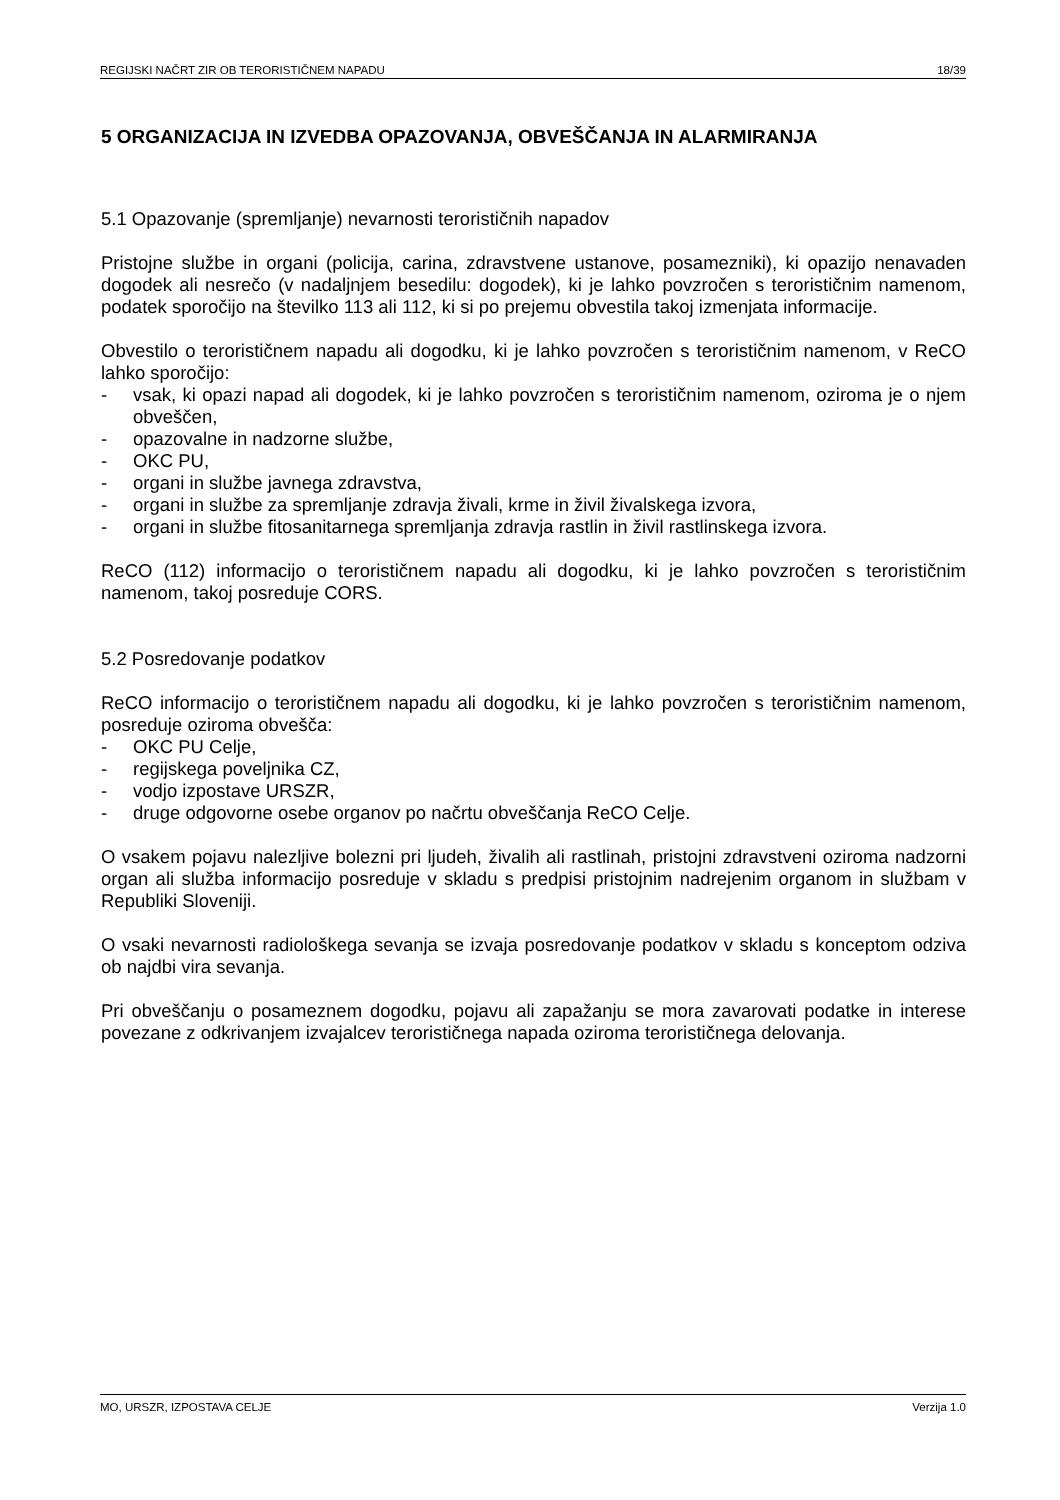REGIJSKI NAČRT ZIR OB TERORISTIČNEM NAPADU 18/39
5 ORGANIZACIJA IN IZVEDBA OPAZOVANJA, OBVEŠČANJA IN ALARMIRANJA
5.1 Opazovanje (spremljanje) nevarnosti terorističnih napadov
Pristojne službe in organi (policija, carina, zdravstvene ustanove, posamezniki), ki opazijo nenavaden dogodek ali nesrečo (v nadaljnjem besedilu: dogodek), ki je lahko povzročen s terorističnim namenom, podatek sporočijo na številko 113 ali 112, ki si po prejemu obvestila takoj izmenjata informacije.
Obvestilo o terorističnem napadu ali dogodku, ki je lahko povzročen s terorističnim namenom, v ReCO lahko sporočijo:
- vsak, ki opazi napad ali dogodek, ki je lahko povzročen s terorističnim namenom, oziroma je o njem obveščen,
- opazovalne in nadzorne službe,
- OKC PU,
- organi in službe javnega zdravstva,
- organi in službe za spremljanje zdravja živali, krme in živil živalskega izvora,
- organi in službe fitosanitarnega spremljanja zdravja rastlin in živil rastlinskega izvora.
ReCO (112) informacijo o terorističnem napadu ali dogodku, ki je lahko povzročen s terorističnim namenom, takoj posreduje CORS.
5.2 Posredovanje podatkov
ReCO informacijo o terorističnem napadu ali dogodku, ki je lahko povzročen s terorističnim namenom, posreduje oziroma obvešča:
- OKC PU Celje,
- regijskega poveljnika CZ,
- vodjo izpostave URSZR,
- druge odgovorne osebe organov po načrtu obveščanja ReCO Celje.
O vsakem pojavu nalezljive bolezni pri ljudeh, živalih ali rastlinah, pristojni zdravstveni oziroma nadzorni organ ali služba informacijo posreduje v skladu s predpisi pristojnim nadrejenim organom in službam v Republiki Sloveniji.
O vsaki nevarnosti radiološkega sevanja se izvaja posredovanje podatkov v skladu s konceptom odziva ob najdbi vira sevanja.
Pri obveščanju o posameznem dogodku, pojavu ali zapažanju se mora zavarovati podatke in interese povezane z odkrivanjem izvajalcev terorističnega napada oziroma terorističnega delovanja.
MO, URSZR, IZPOSTAVA CELJE Verzija 1.0